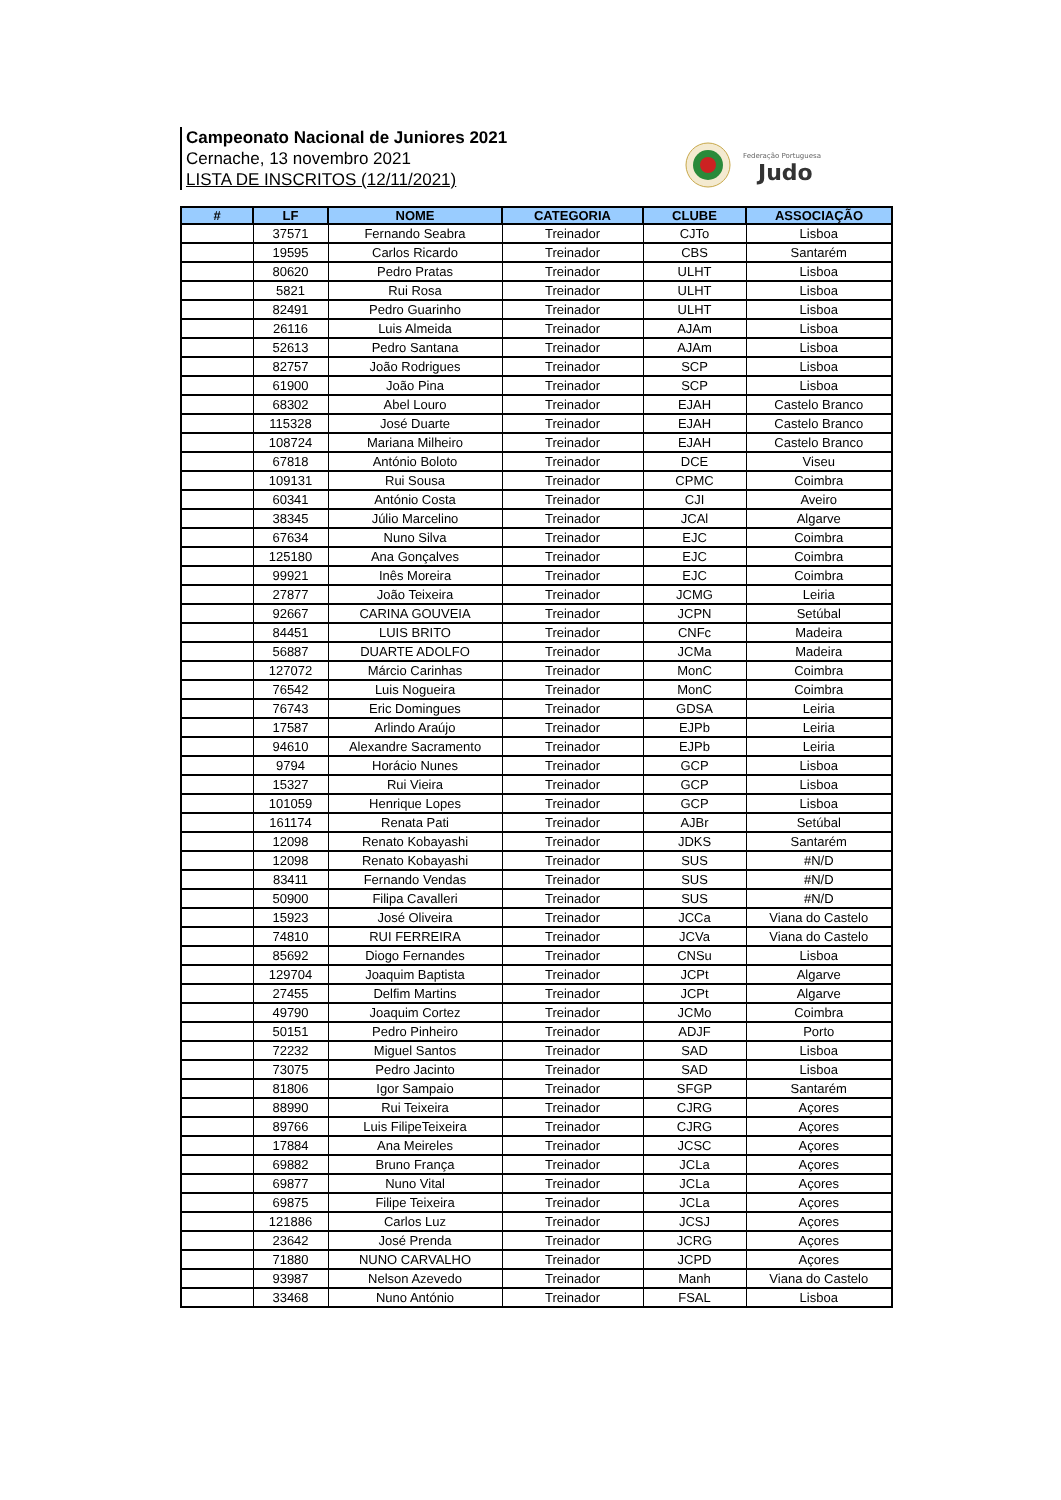Campeonato Nacional de Juniores 2021
Cernache, 13 novembro 2021
LISTA DE INSCRITOS (12/11/2021)
Federação Portuguesa
Judo
| # | LF | NOME | CATEGORIA | CLUBE | ASSOCIAÇÃO |
| --- | --- | --- | --- | --- | --- |
| | 37571 | Fernando Seabra | Treinador | CJTo | Lisboa |
| | 19595 | Carlos Ricardo | Treinador | CBS | Santarém |
| | 80620 | Pedro Pratas | Treinador | ULHT | Lisboa |
| | 5821 | Rui Rosa | Treinador | ULHT | Lisboa |
| | 82491 | Pedro Guarinho | Treinador | ULHT | Lisboa |
| | 26116 | Luis Almeida | Treinador | AJAm | Lisboa |
| | 52613 | Pedro Santana | Treinador | AJAm | Lisboa |
| | 82757 | João Rodrigues | Treinador | SCP | Lisboa |
| | 61900 | João Pina | Treinador | SCP | Lisboa |
| | 68302 | Abel Louro | Treinador | EJAH | Castelo Branco |
| | 115328 | José Duarte | Treinador | EJAH | Castelo Branco |
| | 108724 | Mariana Milheiro | Treinador | EJAH | Castelo Branco |
| | 67818 | António Boloto | Treinador | DCE | Viseu |
| | 109131 | Rui Sousa | Treinador | CPMC | Coimbra |
| | 60341 | António Costa | Treinador | CJI | Aveiro |
| | 38345 | Júlio Marcelino | Treinador | JCAl | Algarve |
| | 67634 | Nuno Silva | Treinador | EJC | Coimbra |
| | 125180 | Ana Gonçalves | Treinador | EJC | Coimbra |
| | 99921 | Inês Moreira | Treinador | EJC | Coimbra |
| | 27877 | João Teixeira | Treinador | JCMG | Leiria |
| | 92667 | CARINA GOUVEIA | Treinador | JCPN | Setúbal |
| | 84451 | LUIS BRITO | Treinador | CNFc | Madeira |
| | 56887 | DUARTE ADOLFO | Treinador | JCMa | Madeira |
| | 127072 | Márcio Carinhas | Treinador | MonC | Coimbra |
| | 76542 | Luis Nogueira | Treinador | MonC | Coimbra |
| | 76743 | Eric Domingues | Treinador | GDSA | Leiria |
| | 17587 | Arlindo Araújo | Treinador | EJPb | Leiria |
| | 94610 | Alexandre Sacramento | Treinador | EJPb | Leiria |
| | 9794 | Horácio Nunes | Treinador | GCP | Lisboa |
| | 15327 | Rui Vieira | Treinador | GCP | Lisboa |
| | 101059 | Henrique Lopes | Treinador | GCP | Lisboa |
| | 161174 | Renata Pati | Treinador | AJBr | Setúbal |
| | 12098 | Renato Kobayashi | Treinador | JDKS | Santarém |
| | 12098 | Renato Kobayashi | Treinador | SUS | #N/D |
| | 83411 | Fernando Vendas | Treinador | SUS | #N/D |
| | 50900 | Filipa Cavalleri | Treinador | SUS | #N/D |
| | 15923 | José Oliveira | Treinador | JCCa | Viana do Castelo |
| | 74810 | RUI FERREIRA | Treinador | JCVa | Viana do Castelo |
| | 85692 | Diogo Fernandes | Treinador | CNSu | Lisboa |
| | 129704 | Joaquim Baptista | Treinador | JCPt | Algarve |
| | 27455 | Delfim Martins | Treinador | JCPt | Algarve |
| | 49790 | Joaquim Cortez | Treinador | JCMo | Coimbra |
| | 50151 | Pedro Pinheiro | Treinador | ADJF | Porto |
| | 72232 | Miguel Santos | Treinador | SAD | Lisboa |
| | 73075 | Pedro Jacinto | Treinador | SAD | Lisboa |
| | 81806 | Igor Sampaio | Treinador | SFGP | Santarém |
| | 88990 | Rui Teixeira | Treinador | CJRG | Açores |
| | 89766 | Luis FilipeTeixeira | Treinador | CJRG | Açores |
| | 17884 | Ana Meireles | Treinador | JCSC | Açores |
| | 69882 | Bruno França | Treinador | JCLa | Açores |
| | 69877 | Nuno Vital | Treinador | JCLa | Açores |
| | 69875 | Filipe Teixeira | Treinador | JCLa | Açores |
| | 121886 | Carlos Luz | Treinador | JCSJ | Açores |
| | 23642 | José Prenda | Treinador | JCRG | Açores |
| | 71880 | NUNO CARVALHO | Treinador | JCPD | Açores |
| | 93987 | Nelson Azevedo | Treinador | Manh | Viana do Castelo |
| | 33468 | Nuno António | Treinador | FSAL | Lisboa |